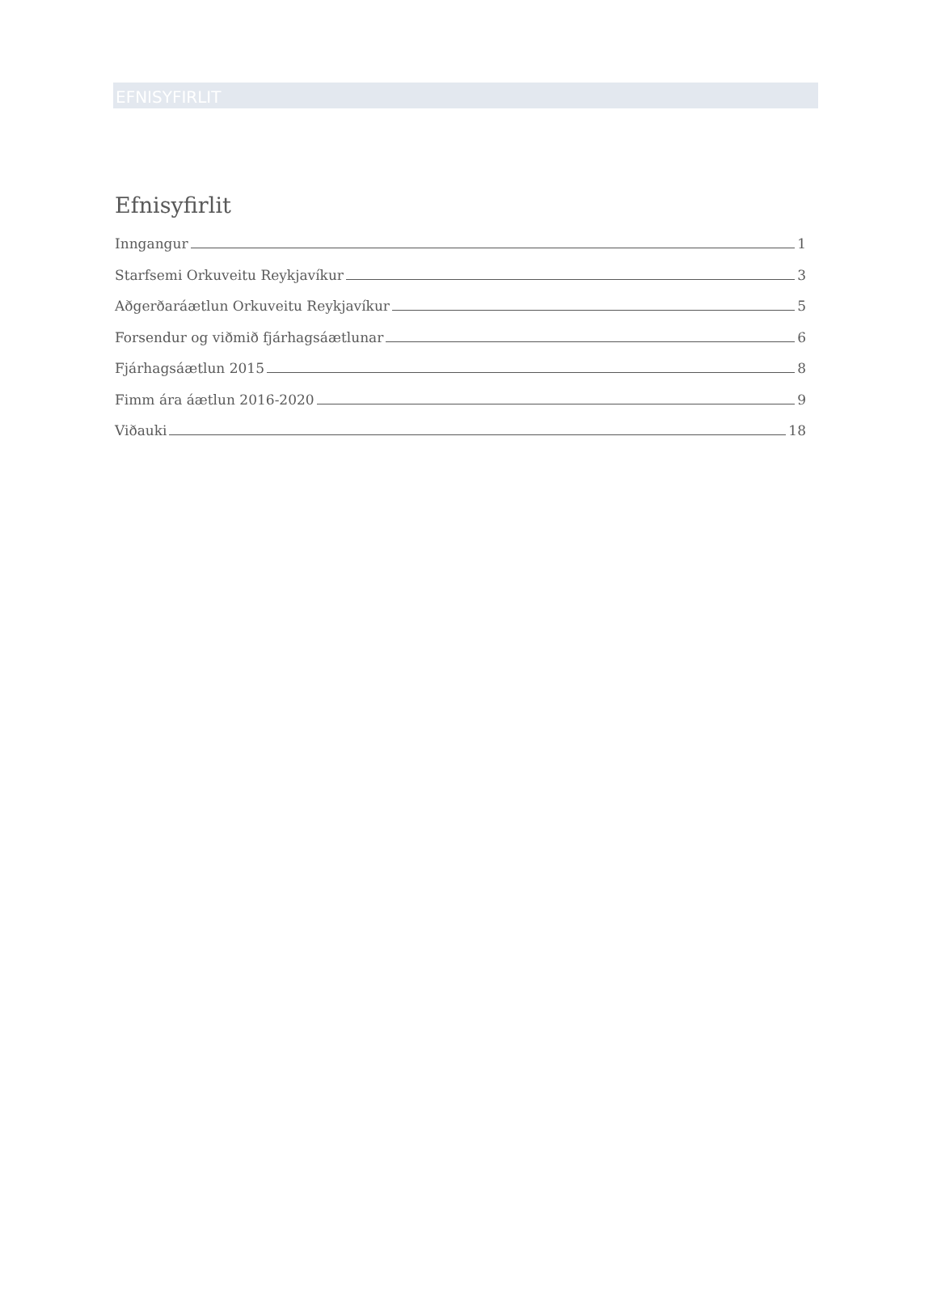EFNISYFIRLIT
Efnisyfirlit
Inngangur 1
Starfsemi Orkuveitu Reykjavíkur 3
Aðgerðaráætlun Orkuveitu Reykjavíkur 5
Forsendur og viðmið fjárhagsáætlunar 6
Fjárhagsáætlun 2015 8
Fimm ára áætlun 2016-2020 9
Viðauki 18